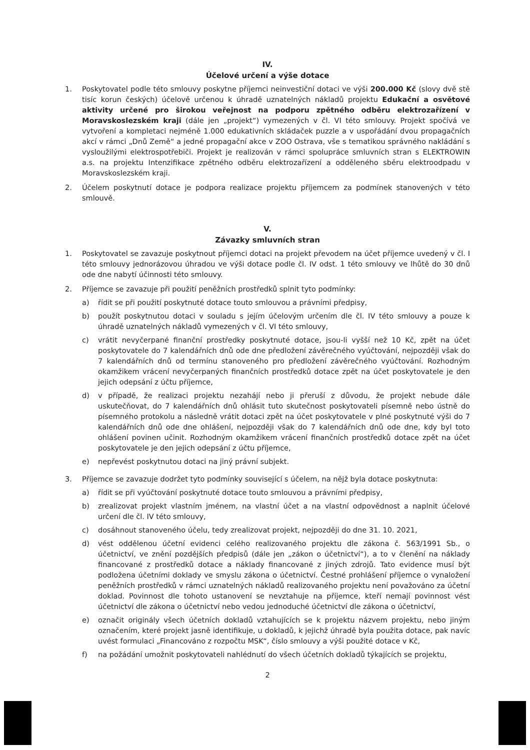IV.
Účelové určení a výše dotace
1. Poskytovatel podle této smlouvy poskytne příjemci neinvestiční dotaci ve výši 200.000 Kč (slovy dvě stě tisíc korun českých) účelově určenou k úhradě uznatelných nákladů projektu Edukační a osvětové aktivity určené pro širokou veřejnost na podporu zpětného odběru elektrozařízení v Moravskoslezském kraji (dále jen „projekt“) vymezených v čl. VI této smlouvy. Projekt spočívá ve vytvoření a kompletaci nejméně 1.000 edukativních skládaček puzzle a v uspořádání dvou propagačních akcí v rámci „Dnů Země“ a jedné propagační akce v ZOO Ostrava, vše s tematikou správného nakládání s vysloužilými elektrospotřebiči. Projekt je realizován v rámci spolupráce smluvních stran s ELEKTROWIN a.s. na projektu Intenzifikace zpětného odběru elektrozařízení a odděleného sběru elektroodpadu v Moravskoslezském kraji.
2. Účelem poskytnutí dotace je podpora realizace projektu příjemcem za podmínek stanovených v této smlouvě.
V.
Závazky smluvních stran
1. Poskytovatel se zavazuje poskytnout příjemci dotaci na projekt převodem na účet příjemce uvedený v čl. I této smlouvy jednorázovou úhradou ve výši dotace podle čl. IV odst. 1 této smlouvy ve lhůtě do 30 dnů ode dne nabytí účinnosti této smlouvy.
2. Příjemce se zavazuje při použití peněžních prostředků splnit tyto podmínky:
a) řídit se při použití poskytnuté dotace touto smlouvou a právními předpisy,
b) použít poskytnutou dotaci v souladu s jejím účelovým určením dle čl. IV této smlouvy a pouze k úhradě uznatelných nákladů vymezených v čl. VI této smlouvy,
c) vrátit nevyčerpané finanční prostředky poskytnuté dotace, jsou-li vyšší než 10 Kč, zpět na účet poskytovatele do 7 kalendářních dnů ode dne předložení závěrečného vyúčtování, nejpozději však do 7 kalendářních dnů od termínu stanoveného pro předložení závěrečného vyúčtování. Rozhodným okamžikem vrácení nevyčerpaných finančních prostředků dotace zpět na účet poskytovatele je den jejich odepsání z účtu příjemce,
d) v případě, že realizaci projektu nezahájí nebo ji přeruší z důvodu, že projekt nebude dále uskutečňovat, do 7 kalendářních dnů ohlásit tuto skutečnost poskytovateli písemně nebo ústně do písemného protokolu a následně vrátit dotaci zpět na účet poskytovatele v plné poskytnuté výši do 7 kalendářních dnů ode dne ohlášení, nejpozději však do 7 kalendářních dnů ode dne, kdy byl toto ohlášení povinen učinit. Rozhodným okamžikem vrácení finančních prostředků dotace zpět na účet poskytovatele je den jejich odepsání z účtu příjemce,
e) nepřevést poskytnutou dotaci na jiný právní subjekt.
3. Příjemce se zavazuje dodržet tyto podmínky související s účelem, na nějž byla dotace poskytnuta:
a) řídit se při vyúčtování poskytnuté dotace touto smlouvou a právními předpisy,
b) zrealizovat projekt vlastním jménem, na vlastní účet a na vlastní odpovědnost a naplnit účelové určení dle čl. IV této smlouvy,
c) dosáhnout stanoveného účelu, tedy zrealizovat projekt, nejpozději do dne 31. 10. 2021,
d) vést oddělenou účetní evidenci celého realizovaného projektu dle zákona č. 563/1991 Sb., o účetnictví, ve znění pozdějších předpisů (dále jen „zákon o účetnictví“), a to v členění na náklady financované z prostředků dotace a náklady financované z jiných zdrojů. Tato evidence musí být podložena účetními doklady ve smyslu zákona o účetnictví. Čestné prohlášení příjemce o vynaložení peněžních prostředků v rámci uznatelných nákladů realizovaného projektu není považováno za účetní doklad. Povinnost dle tohoto ustanovení se nevztahuje na příjemce, kteří nemají povinnost vést účetnictví dle zákona o účetnictví nebo vedou jednoduché účetnictví dle zákona o účetnictví,
e) označit originály všech účetních dokladů vztahujících se k projektu názvem projektu, nebo jiným označením, které projekt jasně identifikuje, u dokladů, k jejichž úhradě byla použita dotace, pak navíc uvést formulaci „Financováno z rozpočtu MSK“, číslo smlouvy a výši použité dotace v Kč,
f) na požádání umožnit poskytovateli nahlédnutí do všech účetních dokladů týkajících se projektu,
2